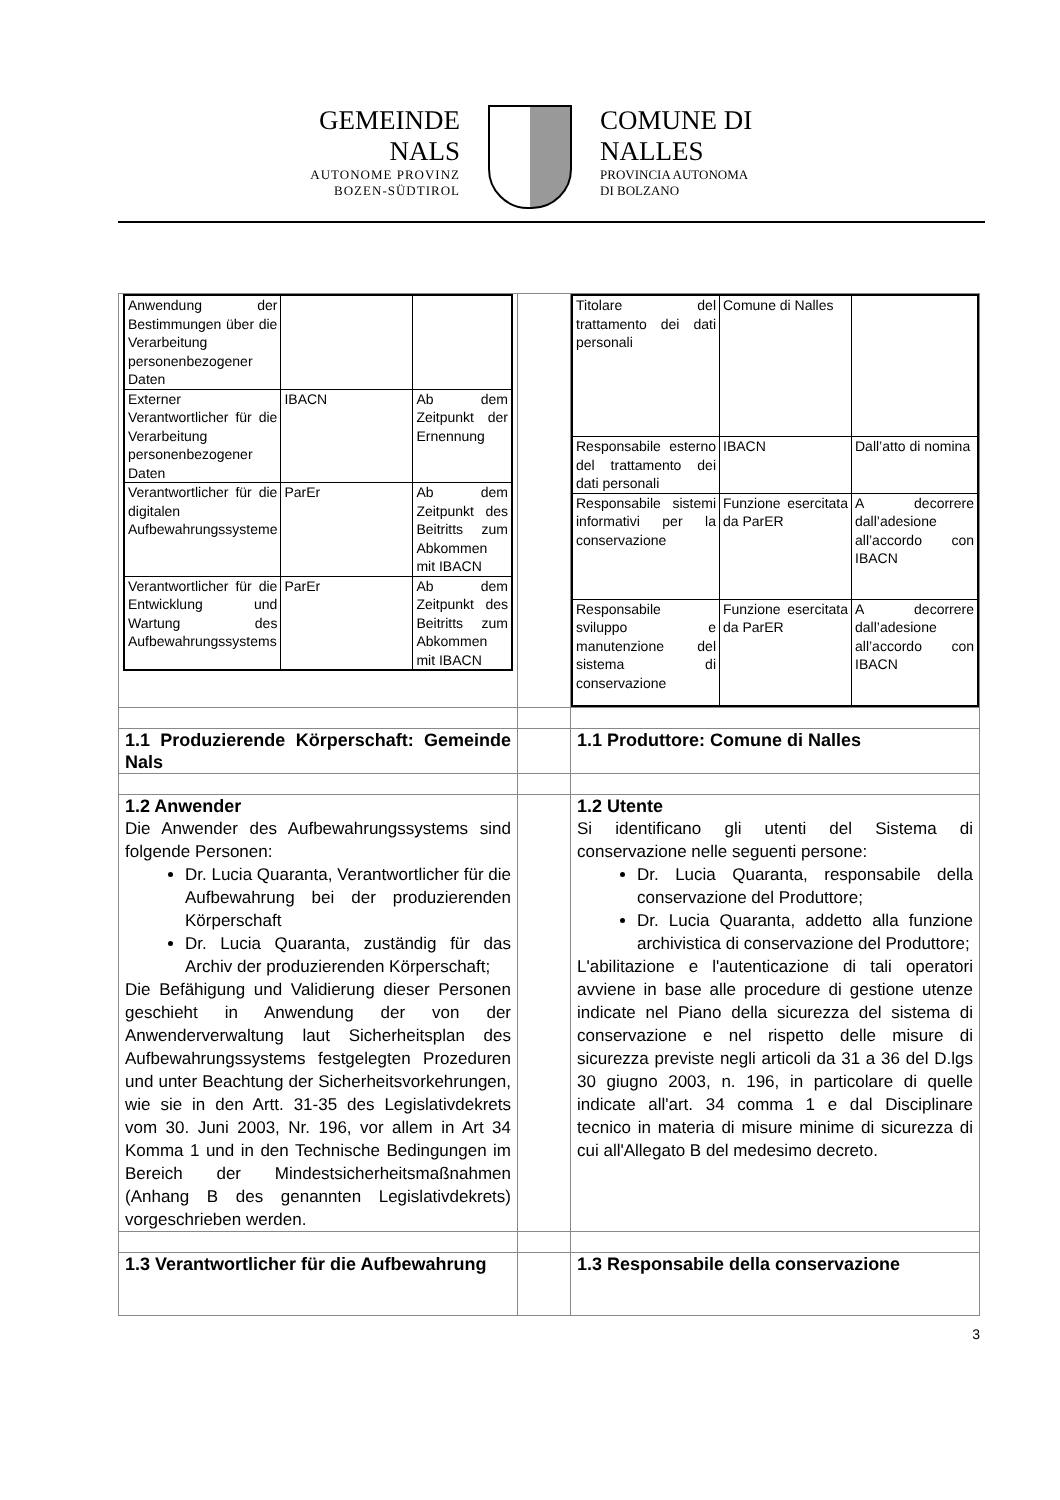GEMEINDE
NALS
AUTONOME PROVINZ
BOZEN-SÜDTIROL
COMUNE DI
NALLES
PROVINCIA AUTONOMA
DI BOLZANO
| / Anwendung der Bestimmungen über die Verarbeitung personenbezogener Daten / / / / Externer Verantwortlicher für die Verarbeitung personenbezogener Daten / IBACN / Ab dem Zeitpunkt der Ernennung / / Verantwortlicher für die digitalen Aufbewahrungssysteme / ParEr / Ab dem Zeitpunkt des Beitritts zum Abkommen mit IBACN / / Verantwortlicher für die Entwicklung und Wartung des Aufbewahrungssystems / ParEr / Ab dem Zeitpunkt des Beitritts zum Abkommen mit IBACN / | | / Titolare del trattamento dei dati personali / Comune di Nalles / / / Responsabile esterno del trattamento dei dati personali / IBACN / Dall’atto di nomina / / Responsabile sistemi informativi per la conservazione / Funzione esercitata da ParER / A decorrere dall’adesione all’accordo con IBACN / / Responsabile sviluppo e manutenzione del sistema di conservazione / Funzione esercitata da ParER / A decorrere dall’adesione all’accordo con IBACN / |
| 1.1 Produzierende Körperschaft: Gemeinde Nals | | 1.1 Produttore: Comune di Nalles |
| 1.2 Anwender Die Anwender des Aufbewahrungssystems sind folgende Personen: Dr. Lucia Quaranta, Verantwortlicher für die Aufbewahrung bei der produzierenden Körperschaft Dr. Lucia Quaranta, zuständig für das Archiv der produzierenden Körperschaft; Die Befähigung und Validierung dieser Personen geschieht in Anwendung der von der Anwenderverwaltung laut Sicherheitsplan des Aufbewahrungssystems festgelegten Prozeduren und unter Beachtung der Sicherheitsvorkehrungen, wie sie in den Artt. 31-35 des Legislativdekrets vom 30. Juni 2003, Nr. 196, vor allem in Art 34 Komma 1 und in den Technische Bedingungen im Bereich der Mindestsicherheitsmaßnahmen (Anhang B des genannten Legislativdekrets) vorgeschrieben werden. | | 1.2 Utente Si identificano gli utenti del Sistema di conservazione nelle seguenti persone: Dr. Lucia Quaranta, responsabile della conservazione del Produttore; Dr. Lucia Quaranta, addetto alla funzione archivistica di conservazione del Produttore; L'abilitazione e l'autenticazione di tali operatori avviene in base alle procedure di gestione utenze indicate nel Piano della sicurezza del sistema di conservazione e nel rispetto delle misure di sicurezza previste negli articoli da 31 a 36 del D.lgs 30 giugno 2003, n. 196, in particolare di quelle indicate all'art. 34 comma 1 e dal Disciplinare tecnico in materia di misure minime di sicurezza di cui all'Allegato B del medesimo decreto. |
| 1.3 Verantwortlicher für die Aufbewahrung | | 1.3 Responsabile della conservazione |
3